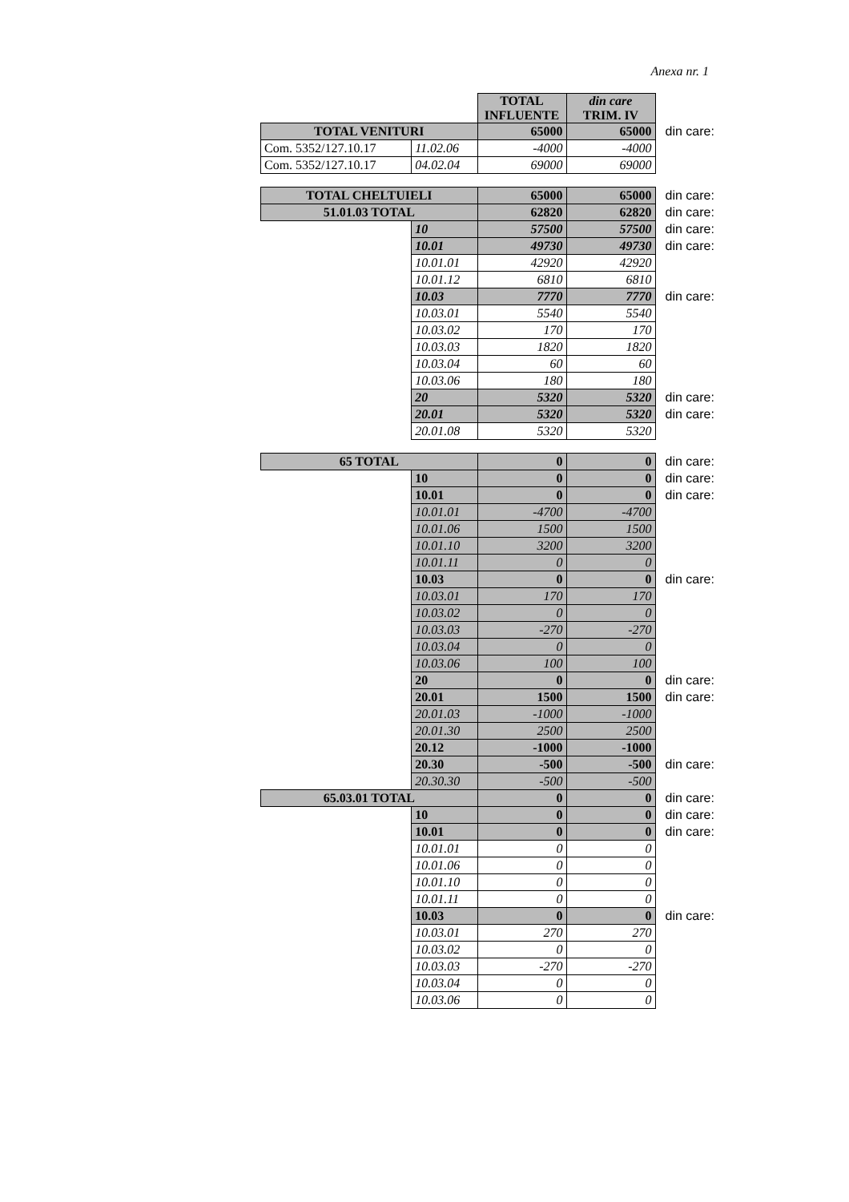Anexa nr. 1
| | | TOTAL INFLUENTE | din care TRIM. IV | |
| TOTAL VENITURI | | 65000 | 65000 | din care: |
| Com. 5352/127.10.17 | 11.02.06 | -4000 | -4000 | |
| Com. 5352/127.10.17 | 04.02.04 | 69000 | 69000 | |
| TOTAL CHELTUIELI | | 65000 | 65000 | din care: |
| 51.01.03 TOTAL | | 62820 | 62820 | din care: |
| | 10 | 57500 | 57500 | din care: |
| | 10.01 | 49730 | 49730 | din care: |
| | 10.01.01 | 42920 | 42920 | |
| | 10.01.12 | 6810 | 6810 | |
| | 10.03 | 7770 | 7770 | din care: |
| | 10.03.01 | 5540 | 5540 | |
| | 10.03.02 | 170 | 170 | |
| | 10.03.03 | 1820 | 1820 | |
| | 10.03.04 | 60 | 60 | |
| | 10.03.06 | 180 | 180 | |
| | 20 | 5320 | 5320 | din care: |
| | 20.01 | 5320 | 5320 | din care: |
| | 20.01.08 | 5320 | 5320 | |
| 65 TOTAL | | 0 | 0 | din care: |
| | 10 | 0 | 0 | din care: |
| | 10.01 | 0 | 0 | din care: |
| | 10.01.01 | -4700 | -4700 | |
| | 10.01.06 | 1500 | 1500 | |
| | 10.01.10 | 3200 | 3200 | |
| | 10.01.11 | 0 | 0 | |
| | 10.03 | 0 | 0 | din care: |
| | 10.03.01 | 170 | 170 | |
| | 10.03.02 | 0 | 0 | |
| | 10.03.03 | -270 | -270 | |
| | 10.03.04 | 0 | 0 | |
| | 10.03.06 | 100 | 100 | |
| | 20 | 0 | 0 | din care: |
| | 20.01 | 1500 | 1500 | din care: |
| | 20.01.03 | -1000 | -1000 | |
| | 20.01.30 | 2500 | 2500 | |
| | 20.12 | -1000 | -1000 | |
| | 20.30 | -500 | -500 | din care: |
| | 20.30.30 | -500 | -500 | |
| 65.03.01 TOTAL | | 0 | 0 | din care: |
| | 10 | 0 | 0 | din care: |
| | 10.01 | 0 | 0 | din care: |
| | 10.01.01 | 0 | 0 | |
| | 10.01.06 | 0 | 0 | |
| | 10.01.10 | 0 | 0 | |
| | 10.01.11 | 0 | 0 | |
| | 10.03 | 0 | 0 | din care: |
| | 10.03.01 | 270 | 270 | |
| | 10.03.02 | 0 | 0 | |
| | 10.03.03 | -270 | -270 | |
| | 10.03.04 | 0 | 0 | |
| | 10.03.06 | 0 | 0 | |